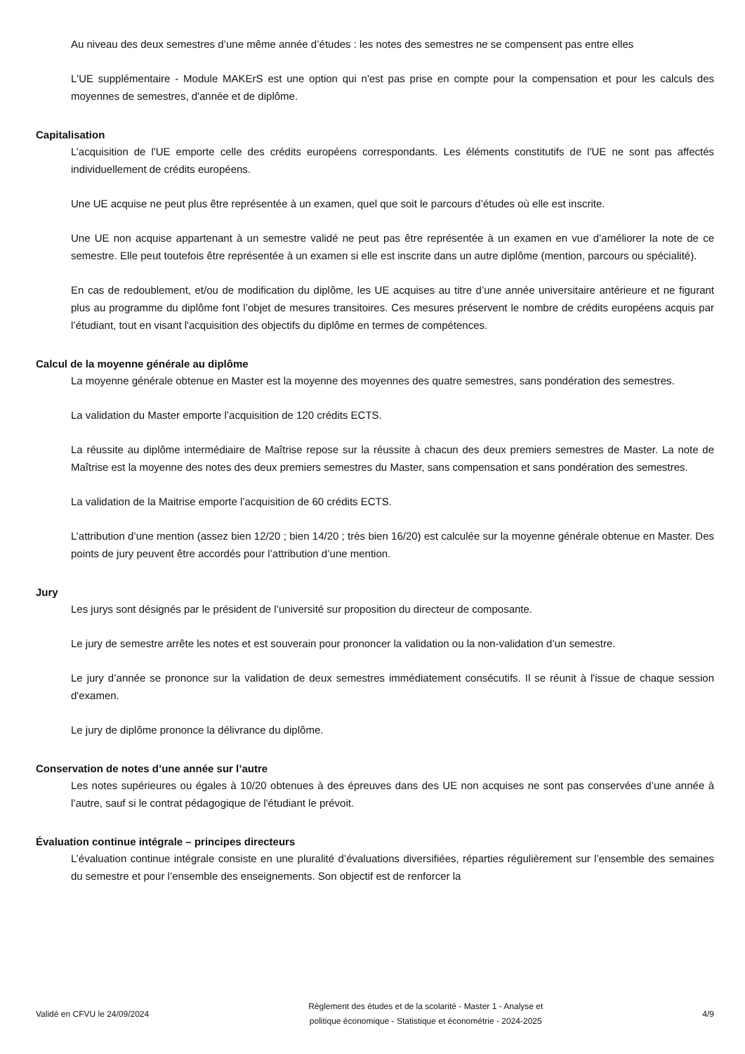Au niveau des deux semestres d’une même année d’études : les notes des semestres ne se compensent pas entre elles
L'UE supplémentaire - Module MAKErS est une option qui n'est pas prise en compte pour la compensation et pour les calculs des moyennes de semestres, d'année et de diplôme.
Capitalisation
L’acquisition de l'UE emporte celle des crédits européens correspondants. Les éléments constitutifs de l'UE ne sont pas affectés individuellement de crédits européens.
Une UE acquise ne peut plus être représentée à un examen, quel que soit le parcours d’études où elle est inscrite.
Une UE non acquise appartenant à un semestre validé ne peut pas être représentée à un examen en vue d’améliorer la note de ce semestre. Elle peut toutefois être représentée à un examen si elle est inscrite dans un autre diplôme (mention, parcours ou spécialité).
En cas de redoublement, et/ou de modification du diplôme, les UE acquises au titre d’une année universitaire antérieure et ne figurant plus au programme du diplôme font l’objet de mesures transitoires. Ces mesures préservent le nombre de crédits européens acquis par l’étudiant, tout en visant l'acquisition des objectifs du diplôme en termes de compétences.
Calcul de la moyenne générale au diplôme
La moyenne générale obtenue en Master est la moyenne des moyennes des quatre semestres, sans pondération des semestres.
La validation du Master emporte l’acquisition de 120 crédits ECTS.
La réussite au diplôme intermédiaire de Maîtrise repose sur la réussite à chacun des deux premiers semestres de Master. La note de Maîtrise est la moyenne des notes des deux premiers semestres du Master, sans compensation et sans pondération des semestres.
La validation de la Maitrise emporte l’acquisition de 60 crédits ECTS.
L’attribution d’une mention (assez bien 12/20 ; bien 14/20 ; très bien 16/20) est calculée sur la moyenne générale obtenue en Master. Des points de jury peuvent être accordés pour l’attribution d’une mention.
Jury
Les jurys sont désignés par le président de l’université sur proposition du directeur de composante.
Le jury de semestre arrête les notes et est souverain pour prononcer la validation ou la non-validation d’un semestre.
Le jury d’année se prononce sur la validation de deux semestres immédiatement consécutifs. Il se réunit à l'issue de chaque session d'examen.
Le jury de diplôme prononce la délivrance du diplôme.
Conservation de notes d’une année sur l’autre
Les notes supérieures ou égales à 10/20 obtenues à des épreuves dans des UE non acquises ne sont pas conservées d’une année à l’autre, sauf si le contrat pédagogique de l'étudiant le prévoit.
Évaluation continue intégrale – principes directeurs
L’évaluation continue intégrale consiste en une pluralité d’évaluations diversifiées, réparties régulièrement sur l’ensemble des semaines du semestre et pour l’ensemble des enseignements. Son objectif est de renforcer la
Validé en CFVU le 24/09/2024
Règlement des études et de la scolarité - Master 1 - Analyse et
politique économique - Statistique et économétrie - 2024-2025
4/9